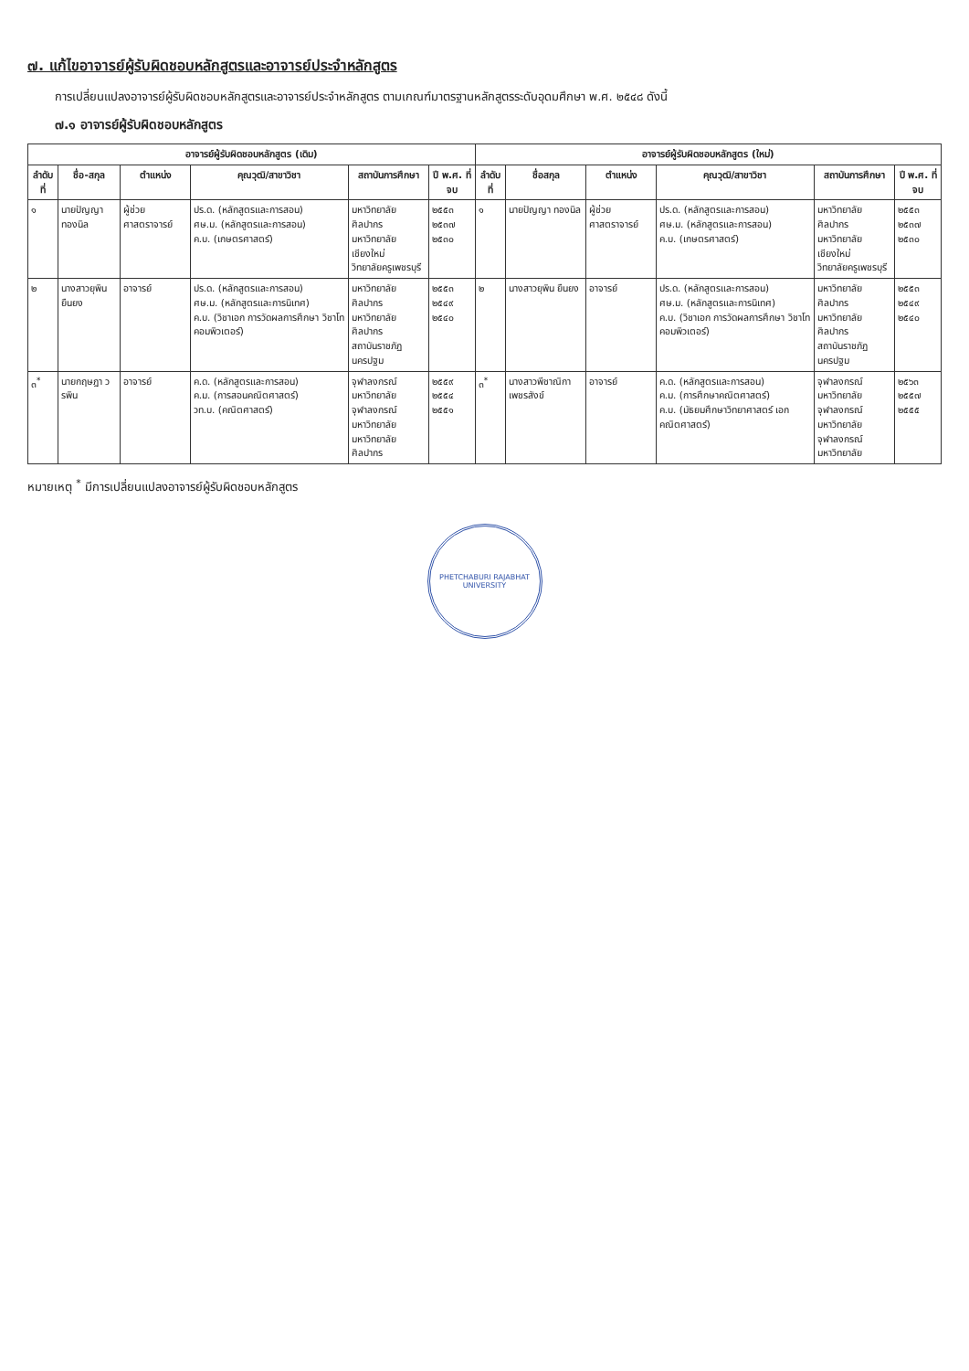๗. แก้ไขอาจารย์ผู้รับผิดชอบหลักสูตรและอาจารย์ประจำหลักสูตร
การเปลี่ยนแปลงอาจารย์ผู้รับผิดชอบหลักสูตรและอาจารย์ประจำหลักสูตร ตามเกณฑ์มาตรฐานหลักสูตรระดับอุดมศึกษา พ.ศ. ๒๕๔๘ ดังนี้
๗.๑ อาจารย์ผู้รับผิดชอบหลักสูตร
| อาจารย์ผู้รับผิดชอบหลักสูตร (เดิม) | | | | | | อาจารย์ผู้รับผิดชอบหลักสูตร (ใหม่) | | | | | |
| --- | --- | --- | --- | --- | --- | --- | --- | --- | --- | --- | --- |
| ลำดับที่ | ชื่อ-สกุล | ตำแหน่ง | คุณวุฒิ/สาขาวิชา | สถาบันการศึกษา | ปี พ.ศ. ที่จบ | ลำดับที่ | ชื่อสกุล | ตำแหน่ง | คุณวุฒิ/สาขาวิชา | สถาบันการศึกษา | ปี พ.ศ. ที่จบ |
| ๑ | นายปัญญา ทองนิล | ผู้ช่วยศาสตราจารย์ | ปร.ด. (หลักสูตรและการสอน) ศษ.ม. (หลักสูตรและการสอน) ค.บ. (เกษตรศาสตร์) | มหาวิทยาลัยศิลปากร มหาวิทยาลัยเชียงใหม่ วิทยาลัยครูเพชรบุรี | ๒๕๕๓ ๒๕๓๗ ๒๕๓๐ | ๑ | นายปัญญา ทองนิล | ผู้ช่วยศาสตราจารย์ | ปร.ด. (หลักสูตรและการสอน) ศษ.ม. (หลักสูตรและการสอน) ค.บ. (เกษตรศาสตร์) | มหาวิทยาลัยศิลปากร มหาวิทยาลัยเชียงใหม่ วิทยาลัยครูเพชรบุรี | ๒๕๕๓ ๒๕๓๗ ๒๕๓๐ |
| ๒ | นางสาวยุพิน ยืนยง | อาจารย์ | ปร.ด. (หลักสูตรและการสอน) ศษ.ม. (หลักสูตรและการนิเทศ) ค.บ. (วิชาเอก การวัดผลการศึกษา วิชาโท คอมพิวเตอร์) | มหาวิทยาลัยศิลปากร มหาวิทยาลัยศิลปากร สถาบันราชภัฏนครปฐม | ๒๕๕๓ ๒๕๔๙ ๒๕๔๐ | ๒ | นางสาวยุพิน ยืนยง | อาจารย์ | ปร.ด. (หลักสูตรและการสอน) ศษ.ม. (หลักสูตรและการนิเทศ) ค.บ. (วิชาเอก การวัดผลการศึกษา วิชาโท คอมพิวเตอร์) | มหาวิทยาลัยศิลปากร มหาวิทยาลัยศิลปากร สถาบันราชภัฏนครปฐม | ๒๕๕๓ ๒๕๔๙ ๒๕๔๐ |
| ๓<sup>*</sup> | นายกฤษฎา วรพิน | อาจารย์ | ค.ด. (หลักสูตรและการสอน) ค.ม. (การสอนคณิตศาสตร์) วท.บ. (คณิตศาสตร์) | จุฬาลงกรณ์มหาวิทยาลัย จุฬาลงกรณ์มหาวิทยาลัย มหาวิทยาลัยศิลปากร | ๒๕๕๙ ๒๕๕๔ ๒๕๕๑ | ๓<sup>*</sup> | นางสาวพีชาณิกา เพชรสังข์ | อาจารย์ | ค.ด. (หลักสูตรและการสอน) ค.ม. (การศึกษาคณิตศาสตร์) ค.บ. (มัธยมศึกษาวิทยาศาสตร์ เอกคณิตศาสตร์) | จุฬาลงกรณ์มหาวิทยาลัย จุฬาลงกรณ์มหาวิทยาลัย จุฬาลงกรณ์มหาวิทยาลัย | ๒๕๖๓ ๒๕๕๗ ๒๕๕๕ |
หมายเหตุ <sup>*</sup> มีการเปลี่ยนแปลงอาจารย์ผู้รับผิดชอบหลักสูตร
PHETCHABURI RAJABHAT UNIVERSITY